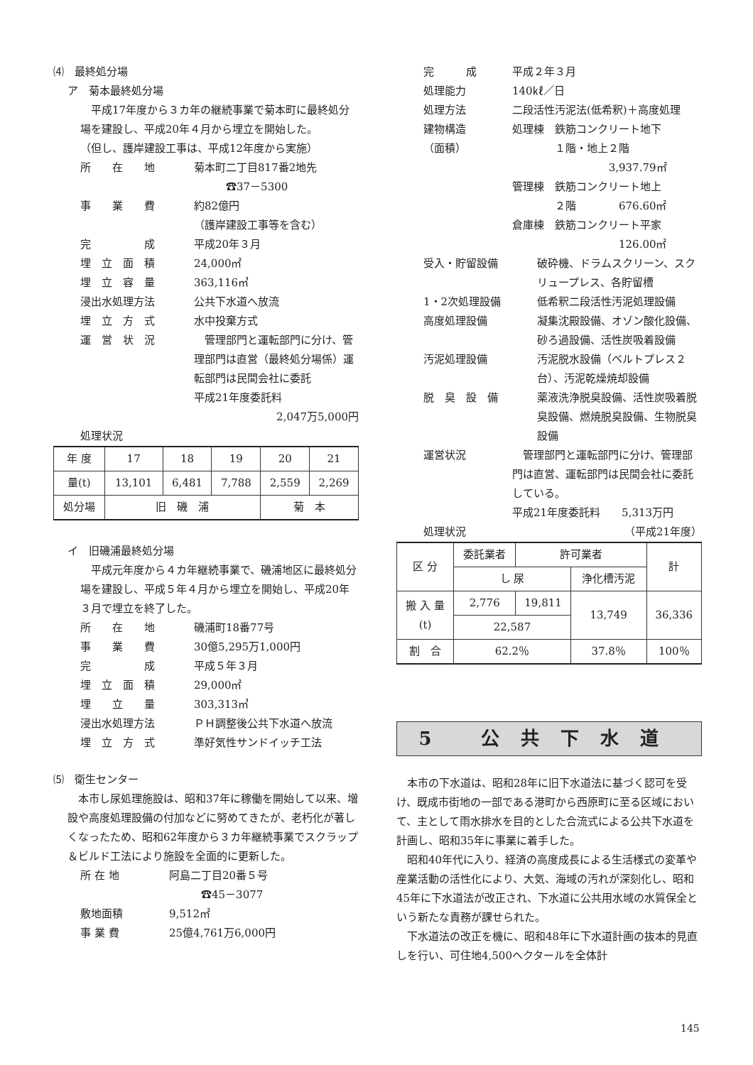⑷　最終処分場
ア　菊本最終処分場
　平成17年度から３カ年の継続事業で菊本町に最終処分場を建設し、平成20年４月から埋立を開始した。
（但し、護岸建設工事は、平成12年度から実施）
所　　在　　地 菊本町二丁目817番2地先
　　　☎37－5300
事　　業　　費 約82億円
（護岸建設工事等を含む）
完　　　　　成 平成20年３月
埋　立　面　積 24,000㎡
埋　立　容　量 363,116㎥
浸出水処理方法 公共下水道へ放流
埋　立　方　式 水中投棄方式
運　営　状　況　管理部門と運転部門に分け、管理部門は直営（最終処分場係）運転部門は民間会社に委託
平成21年度委託料
2,047万5,000円
処理状況
| 年 度 | 17 | 18 | 19 | 20 | 21 |
| 量(t) | 13,101 | 6,481 | 7,788 | 2,559 | 2,269 |
| 処分場 | 旧 磯 浦 | | | 菊 本 | |
イ　旧磯浦最終処分場
　平成元年度から４カ年継続事業で、磯浦地区に最終処分場を建設し、平成５年４月から埋立を開始し、平成20年３月で埋立を終了した。
所　　在　　地 磯浦町18番77号
事　　業　　費 30億5,295万1,000円
完　　　　　成 平成５年３月
埋　立　面　積 29,000㎡
埋　　立　　量 303,313㎥
浸出水処理方法 ＰＨ調整後公共下水道へ放流
埋　立　方　式 準好気性サンドイッチ工法
⑸　衛生センター
　本市し尿処理施設は、昭和37年に稼働を開始して以来、増設や高度処理設備の付加などに努めてきたが、老朽化が著しくなったため、昭和62年度から３カ年継続事業でスクラップ＆ビルド工法により施設を全面的に更新した。
所 在 地 阿島二丁目20番５号
　　　☎45－3077
敷地面積 9,512㎡
事 業 費 25億4,761万6,000円
完　　　成 平成２年３月
処理能力 140㎘／日
処理方法 二段活性汚泥法(低希釈)＋高度処理
建物構造
（面積） 処理棟　鉄筋コンクリート地下
　　　　１階・地上２階
3,937.79㎡
管理棟　鉄筋コンクリート地上
　　　　２階　　　　676.60㎡
倉庫棟　鉄筋コンクリート平家
126.00㎡
受入・貯留設備 破砕機、ドラムスクリーン、スクリュープレス、各貯留槽
1・2次処理設備 低希釈二段活性汚泥処理設備
高度処理設備 凝集沈殿設備、オゾン酸化設備、砂ろ過設備、活性炭吸着設備
汚泥処理設備 汚泥脱水設備（ベルトプレス２台）、汚泥乾燥焼却設備
脱　臭　設　備 薬液洗浄脱臭設備、活性炭吸着脱臭設備、燃焼脱臭設備、生物脱臭設備
運営状況　管理部門と運転部門に分け、管理部門は直営、運転部門は民間会社に委託している。
平成21年度委託料　　5,313万円
処理状況 （平成21年度）
| 区 分 | 委託業者 | 許可業者 | | 計 |
| | し 尿 | | 浄化槽汚泥 | |
| 搬 入 量 (t) | 2,776 | 19,811 | 13,749 | 36,336 |
| | 22,587 | | | |
| 割 合 | 62.2％ | | 37.8％ | 100％ |
5 公共下水道
　本市の下水道は、昭和28年に旧下水道法に基づく認可を受け、既成市街地の一部である港町から西原町に至る区域において、主として雨水排水を目的とした合流式による公共下水道を計画し、昭和35年に事業に着手した。
　昭和40年代に入り、経済の高度成長による生活様式の変革や産業活動の活性化により、大気、海域の汚れが深刻化し、昭和45年に下水道法が改正され、下水道に公共用水域の水質保全という新たな責務が課せられた。
　下水道法の改正を機に、昭和48年に下水道計画の抜本的見直しを行い、可住地4,500ヘクタールを全体計
145